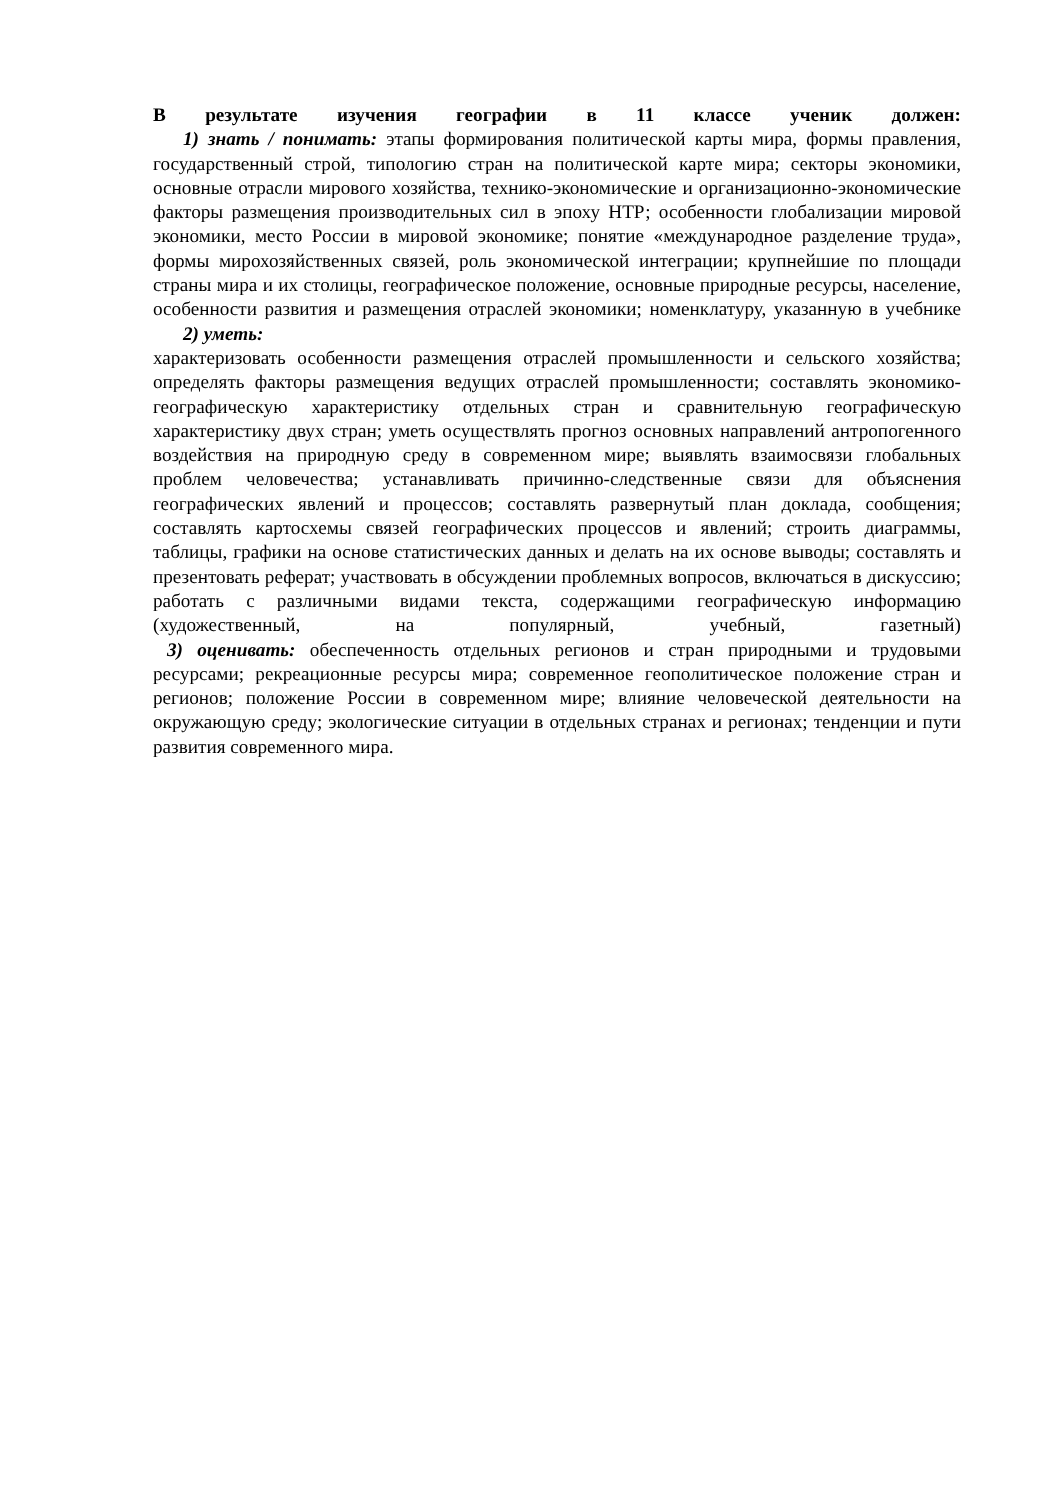В результате изучения географии в 11 классе ученик должен:
1) знать / понимать: этапы формирования политической карты мира, формы правления, государственный строй, типологию стран на политической карте мира; секторы экономики, основные отрасли мирового хозяйства, технико-экономические и организационно-экономические факторы размещения производительных сил в эпоху НТР; особенности глобализации мировой экономики, место России в мировой экономике; понятие «международное разделение труда», формы мирохозяйственных связей, роль экономической интеграции; крупнейшие по площади страны мира и их столицы, географическое положение, основные природные ресурсы, население, особенности развития и размещения отраслей экономики; номенклатуру, указанную в учебнике
2) уметь:
характеризовать особенности размещения отраслей промышленности и сельского хозяйства; определять факторы размещения ведущих отраслей промышленности; составлять экономико-географическую характеристику отдельных стран и сравнительную географическую характеристику двух стран; уметь осуществлять прогноз основных направлений антропогенного воздействия на природную среду в современном мире; выявлять взаимосвязи глобальных проблем человечества; устанавливать причинно-следственные связи для объяснения географических явлений и процессов; составлять развернутый план доклада, сообщения; составлять картосхемы связей географических процессов и явлений; строить диаграммы, таблицы, графики на основе статистических данных и делать на их основе выводы; составлять и презентовать реферат; участвовать в обсуждении проблемных вопросов, включаться в дискуссию; работать с различными видами текста, содержащими географическую информацию (художественный, на популярный, учебный, газетный)
3) оценивать: обеспеченность отдельных регионов и стран природными и трудовыми ресурсами; рекреационные ресурсы мира; современное геополитическое положение стран и регионов; положение России в современном мире; влияние человеческой деятельности на окружающую среду; экологические ситуации в отдельных странах и регионах; тенденции и пути развития современного мира.